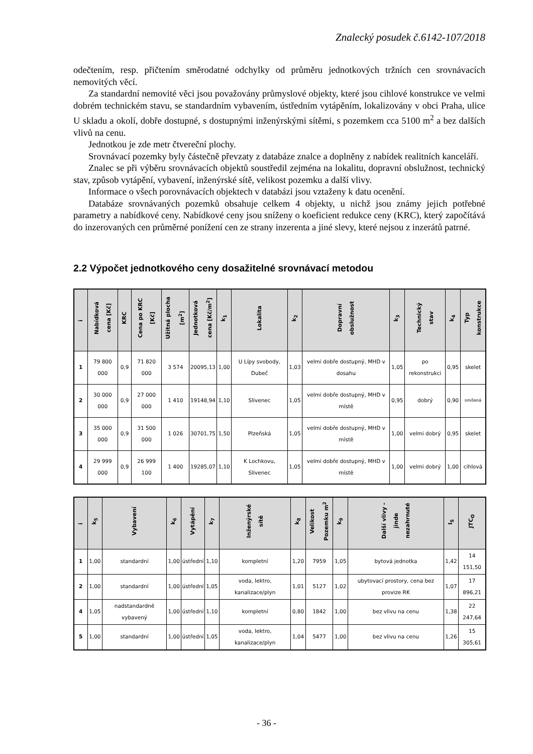Znalecký posudek č.6142-107/2018
odečtením, resp. přičtením směrodatné odchylky od průměru jednotkových tržních cen srovnávacích nemovitých věcí.
Za standardní nemovité věci jsou považovány průmyslové objekty, které jsou cihlové konstrukce ve velmi dobrém technickém stavu, se standardním vybavením, ústředním vytápěním, lokalizovány v obci Praha, ulice U skladu a okolí, dobře dostupné, s dostupnými inženýrskými sítěmi, s pozemkem cca 5100 m<sup>2</sup> a bez dalších vlivů na cenu.
Jednotkou je zde metr čtvereční plochy.
Srovnávací pozemky byly částečně převzaty z databáze znalce a doplněny z nabídek realitních kanceláří.
Znalec se při výběru srovnávacích objektů soustředil zejména na lokalitu, dopravní obslužnost, technický stav, způsob vytápění, vybavení, inženýrské sítě, velikost pozemku a další vlivy.
Informace o všech porovnávacích objektech v databázi jsou vztaženy k datu ocenění.
Databáze srovnávaných pozemků obsahuje celkem 4 objekty, u nichž jsou známy jejich potřebné parametry a nabídkové ceny. Nabídkové ceny jsou sníženy o koeficient redukce ceny (KRC), který započítává do inzerovaných cen průměrné ponížení cen ze strany inzerenta a jiné slevy, které nejsou z inzerátů patrné.
2.2 Výpočet jednotkového ceny dosažitelné srovnávací metodou
| i | Nabídková cena [Kč] | KRC | Cena po KRC [Kč] | Užitná plocha [m<sup>2</sup>] | Jednotková cena [Kč/m<sup>2</sup>] | k<sub>1</sub> | Lokalita | k<sub>2</sub> | Dopravní obslužnost | k<sub>3</sub> | Technický stav | k<sub>4</sub> | Typ konstrukce |
| --- | --- | --- | --- | --- | --- | --- | --- | --- | --- | --- | --- | --- | --- |
| 1 | 79 800 000 | 0,9 | 71 820 000 | 3 574 | 20095,13 | 1,00 | U Lípy svobody, Dubeč | 1,03 | velmi dobře dostupný, MHD v dosahu | 1,05 | po rekonstrukci | 0,95 | skelet |
| 2 | 30 000 000 | 0,9 | 27 000 000 | 1 410 | 19148,94 | 1,10 | Slivenec | 1,05 | velmi dobře dostupný, MHD v místě | 0,95 | dobrý | 0,90 | smíšená |
| 3 | 35 000 000 | 0,9 | 31 500 000 | 1 026 | 30701,75 | 1,50 | Plzeňská | 1,05 | velmi dobře dostupný, MHD v místě | 1,00 | velmi dobrý | 0,95 | skelet |
| 4 | 29 999 000 | 0,9 | 26 999 100 | 1 400 | 19285,07 | 1,10 | K Lochkovu, Slivenec | 1,05 | velmi dobře dostupný, MHD v místě | 1,00 | velmi dobrý | 1,00 | cihlová |
| i | k<sub>5</sub> | Vybavení | k<sub>6</sub> | Vytápění | k<sub>7</sub> | Inženýrské sítě | k<sub>8</sub> | Velikost Pozemku m<sup>2</sup> | k<sub>9</sub> | Další vlivy - jinde nezahrnuté | I<sub>S</sub> | JTC<sub>O</sub> |
| --- | --- | --- | --- | --- | --- | --- | --- | --- | --- | --- | --- | --- |
| 1 | 1,00 | standardní | 1,00 | ústřední | 1,10 | kompletní | 1,20 | 7959 | 1,05 | bytová jednotka | 1,42 | 14 151,50 |
| 2 | 1,00 | standardní | 1,00 | ústřední | 1,05 | voda, lektro, kanalizace/plyn | 1,01 | 5127 | 1,02 | ubytovací prostory, cena bez provize RK | 1,07 | 17 896,21 |
| 4 | 1,05 | nadstandardně vybavený | 1,00 | ústřední | 1,10 | kompletní | 0,80 | 1842 | 1,00 | bez vlivu na cenu | 1,38 | 22 247,64 |
| 5 | 1,00 | standardní | 1,00 | ústřední | 1,05 | voda, lektro, kanalizace/plyn | 1,04 | 5477 | 1,00 | bez vlivu na cenu | 1,26 | 15 305,61 |
- 36 -